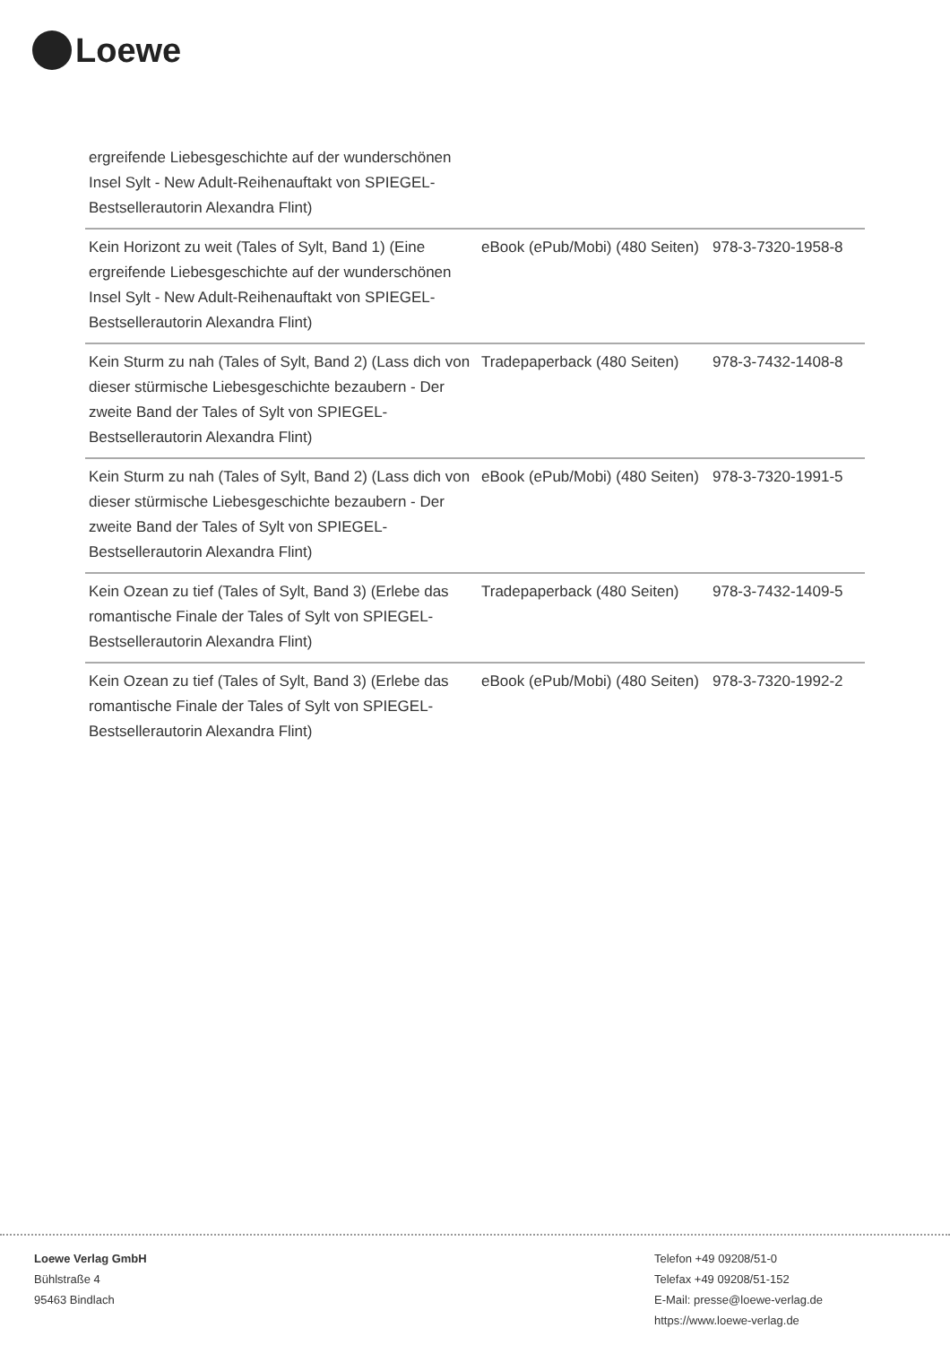Loewe
| ergreifende Liebesgeschichte auf der wunderschönen Insel Sylt - New Adult-Reihenauftakt von SPIEGEL-Bestsellerautorin Alexandra Flint) | | |
| Kein Horizont zu weit (Tales of Sylt, Band 1) (Eine ergreifende Liebesgeschichte auf der wunderschönen Insel Sylt - New Adult-Reihenauftakt von SPIEGEL-Bestsellerautorin Alexandra Flint) | eBook (ePub/Mobi) (480 Seiten) | 978-3-7320-1958-8 |
| Kein Sturm zu nah (Tales of Sylt, Band 2) (Lass dich von dieser stürmische Liebesgeschichte bezaubern - Der zweite Band der Tales of Sylt von SPIEGEL-Bestsellerautorin Alexandra Flint) | Tradepaperback (480 Seiten) | 978-3-7432-1408-8 |
| Kein Sturm zu nah (Tales of Sylt, Band 2) (Lass dich von dieser stürmische Liebesgeschichte bezaubern - Der zweite Band der Tales of Sylt von SPIEGEL-Bestsellerautorin Alexandra Flint) | eBook (ePub/Mobi) (480 Seiten) | 978-3-7320-1991-5 |
| Kein Ozean zu tief (Tales of Sylt, Band 3) (Erlebe das romantische Finale der Tales of Sylt von SPIEGEL-Bestsellerautorin Alexandra Flint) | Tradepaperback (480 Seiten) | 978-3-7432-1409-5 |
| Kein Ozean zu tief (Tales of Sylt, Band 3) (Erlebe das romantische Finale der Tales of Sylt von SPIEGEL-Bestsellerautorin Alexandra Flint) | eBook (ePub/Mobi) (480 Seiten) | 978-3-7320-1992-2 |
Loewe Verlag GmbH
Bühlstraße 4
95463 Bindlach
Telefon +49 09208/51-0
Telefax +49 09208/51-152
E-Mail: presse@loewe-verlag.de
https://www.loewe-verlag.de